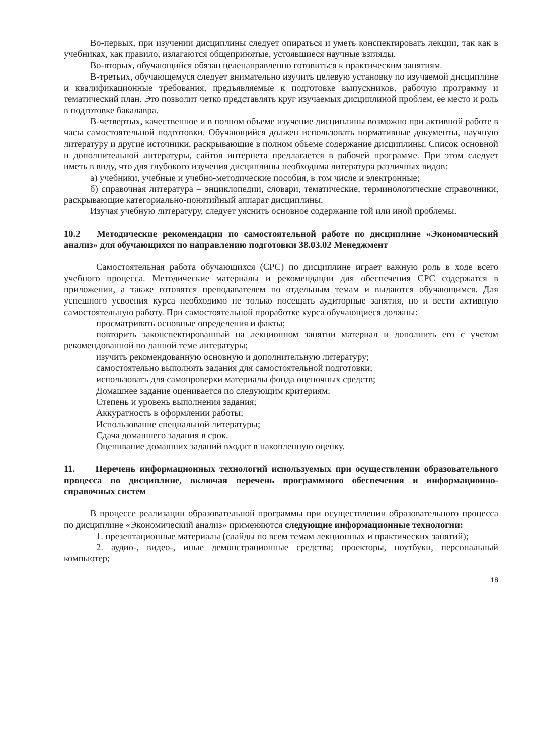Во-первых, при изучении дисциплины следует опираться и уметь конспектировать лекции, так как в учебниках, как правило, излагаются общепринятые, устоявшиеся научные взгляды.
Во-вторых, обучающийся обязан целенаправленно готовиться к практическим занятиям.
В-третьих, обучающемуся следует внимательно изучить целевую установку по изучаемой дисциплине и квалификационные требования, предъявляемые к подготовке выпускников, рабочую программу и тематический план. Это позволит четко представлять круг изучаемых дисциплиной проблем, ее место и роль в подготовке бакалавра.
В-четвертых, качественное и в полном объеме изучение дисциплины возможно при активной работе в часы самостоятельной подготовки. Обучающийся должен использовать нормативные документы, научную литературу и другие источники, раскрывающие в полном объеме содержание дисциплины. Список основной и дополнительной литературы, сайтов интернета предлагается в рабочей программе. При этом следует иметь в виду, что для глубокого изучения дисциплины необходима литература различных видов:
а) учебники, учебные и учебно-методические пособия, в том числе и электронные;
б) справочная литература – энциклопедии, словари, тематические, терминологические справочники, раскрывающие категориально-понятийный аппарат дисциплины.
Изучая учебную литературу, следует уяснить основное содержание той или иной проблемы.
10.2 Методические рекомендации по самостоятельной работе по дисциплине «Экономический анализ» для обучающихся по направлению подготовки 38.03.02 Менеджмент
Самостоятельная работа обучающихся (СРС) по дисциплине играет важную роль в ходе всего учебного процесса. Методические материалы и рекомендации для обеспечения СРС содержатся в приложении, а также готовятся преподавателем по отдельным темам и выдаются обучающимся. Для успешного усвоения курса необходимо не только посещать аудиторные занятия, но и вести активную самостоятельную работу. При самостоятельной проработке курса обучающиеся должны:
просматривать основные определения и факты;
повторить законспектированный на лекционном занятии материал и дополнить его с учетом рекомендованной по данной теме литературы;
изучить рекомендованную основную и дополнительную литературу;
самостоятельно выполнять задания для самостоятельной подготовки;
использовать для самопроверки материалы фонда оценочных средств;
Домашнее задание оценивается по следующим критериям:
Степень и уровень выполнения задания;
Аккуратность в оформлении работы;
Использование специальной литературы;
Сдача домашнего задания в срок.
Оценивание домашних заданий входит в накопленную оценку.
11. Перечень информационных технологий используемых при осуществлении образовательного процесса по дисциплине, включая перечень программного обеспечения и информационно-справочных систем
В процессе реализации образовательной программы при осуществлении образовательного процесса по дисциплине «Экономический анализ» применяются следующие информационные технологии:
1. презентационные материалы (слайды по всем темам лекционных и практических занятий);
2. аудио-, видео-, иные демонстрационные средства; проекторы, ноутбуки, персональный компьютер;
18